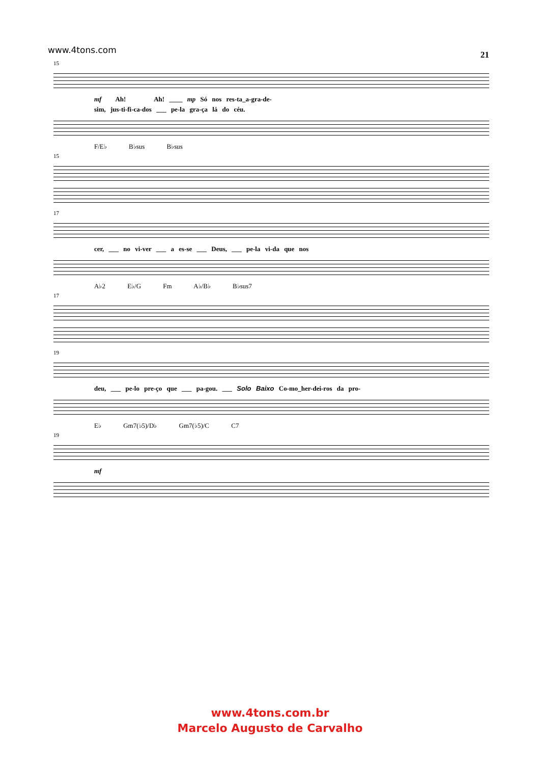www.4tons.com 21
15
mf Ah! Ah! ____ mp Só nos res-ta_a-gra-de-
sim, jus-ti-fi-ca-dos ___ pe-la gra-ça lá do céu.
F/E♭ B♭sus B♭sus
15
17
cer, ___ no vi-ver ___ a es-se ___ Deus, ___ pe-la vi-da que nos
A♭2 E♭/G Fm A♭/B♭ B♭sus7
17
19
deu, ___ pe-lo pre-ço que ___ pa-gou. ___ Solo Baixo Co-mo_her-dei-ros da pro-
E♭ Gm7(♭5)/D♭ Gm7(♭5)/C C7
19
mf
www.4tons.com.br
Marcelo Augusto de Carvalho